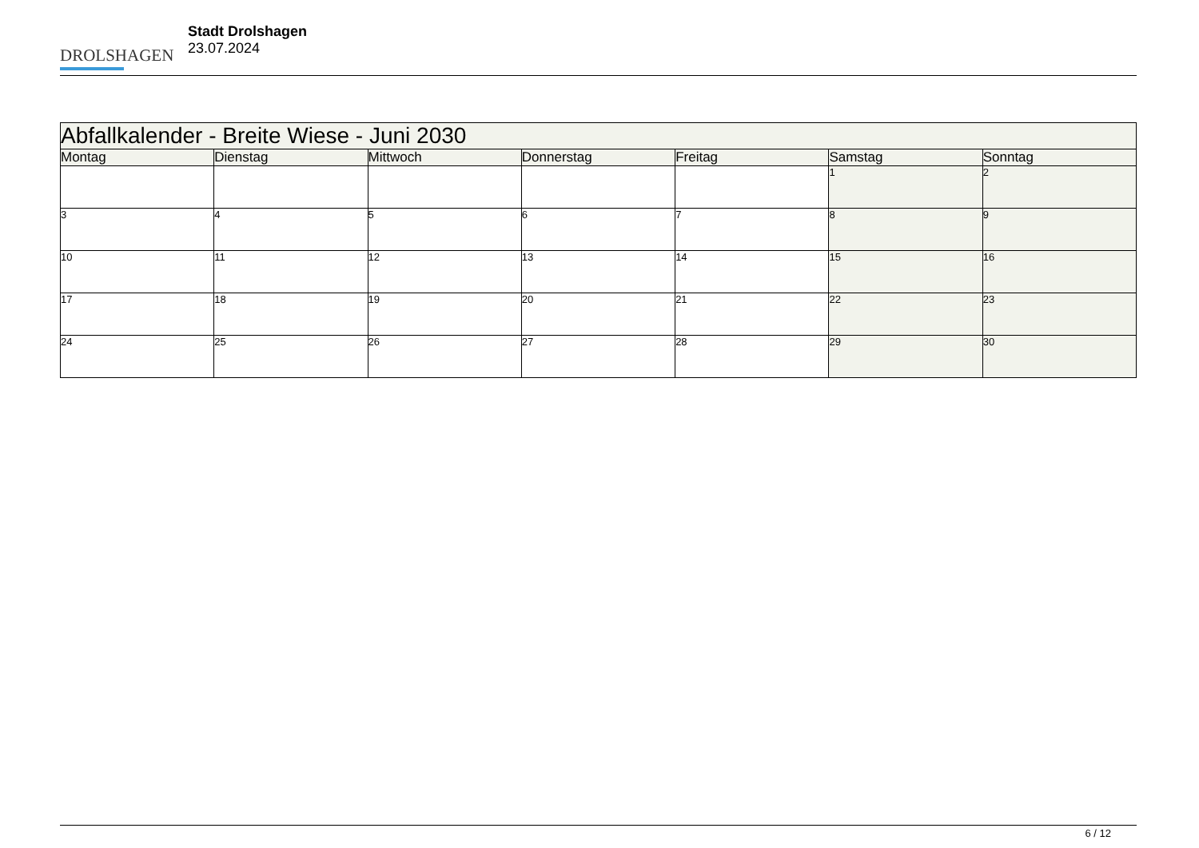DROLSHAGEN
Stadt Drolshagen
23.07.2024
| Abfallkalender - Breite Wiese - Juni 2030 | | | | | | |
| --- | --- | --- | --- | --- | --- | --- |
| Montag | Dienstag | Mittwoch | Donnerstag | Freitag | Samstag | Sonntag |
| | | | | | 1 | 2 |
| 3 | 4 | 5 | 6 | 7 | 8 | 9 |
| 10 | 11 | 12 | 13 | 14 | 15 | 16 |
| 17 | 18 | 19 | 20 | 21 | 22 | 23 |
| 24 | 25 | 26 | 27 | 28 | 29 | 30 |
6 / 12